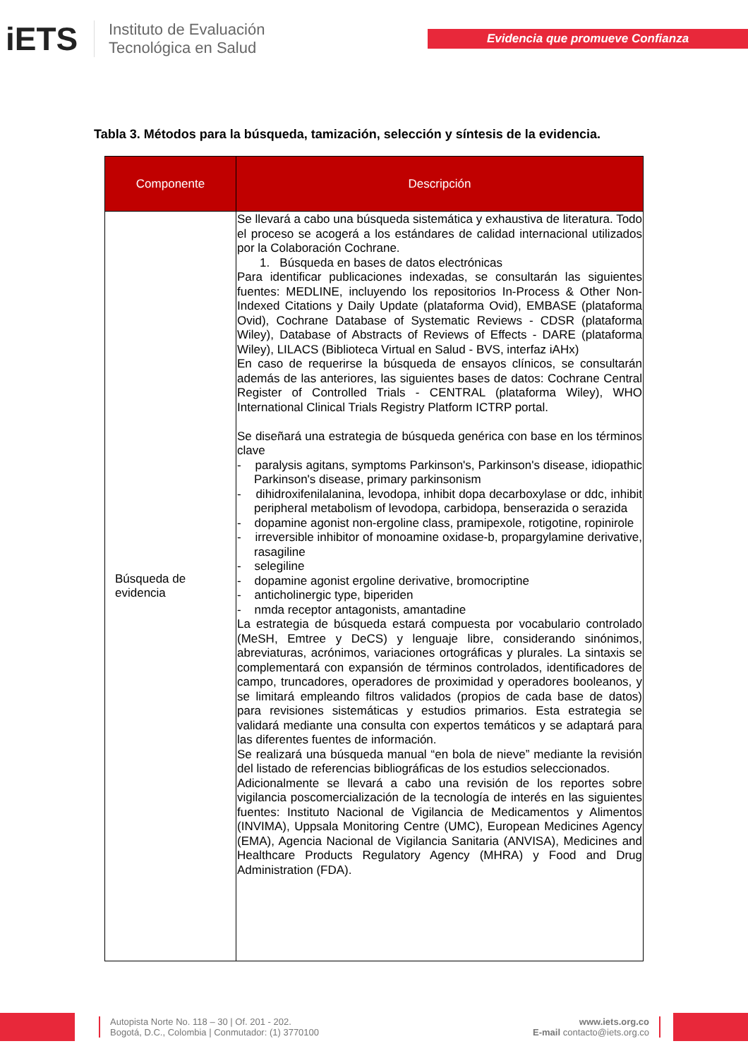iETS
Instituto de Evaluación
Tecnológica en Salud
Evidencia que promueve Confianza
Tabla 3. Métodos para la búsqueda, tamización, selección y síntesis de la evidencia.
| Componente | Descripción |
| --- | --- |
| Búsqueda de evidencia | Se llevará a cabo una búsqueda sistemática y exhaustiva de literatura. Todo el proceso se acogerá a los estándares de calidad internacional utilizados por la Colaboración Cochrane. 1. Búsqueda en bases de datos electrónicas Para identificar publicaciones indexadas, se consultarán las siguientes fuentes: MEDLINE, incluyendo los repositorios In-Process & Other Non-Indexed Citations y Daily Update (plataforma Ovid), EMBASE (plataforma Ovid), Cochrane Database of Systematic Reviews - CDSR (plataforma Wiley), Database of Abstracts of Reviews of Effects - DARE (plataforma Wiley), LILACS (Biblioteca Virtual en Salud - BVS, interfaz iAHx) En caso de requerirse la búsqueda de ensayos clínicos, se consultarán además de las anteriores, las siguientes bases de datos: Cochrane Central Register of Controlled Trials - CENTRAL (plataforma Wiley), WHO International Clinical Trials Registry Platform ICTRP portal. Se diseñará una estrategia de búsqueda genérica con base en los términos clave - paralysis agitans, symptoms Parkinson's, Parkinson's disease, idiopathic Parkinson's disease, primary parkinsonism - dihidroxifenilalanina, levodopa, inhibit dopa decarboxylase or ddc, inhibit peripheral metabolism of levodopa, carbidopa, benserazida o serazida - dopamine agonist non-ergoline class, pramipexole, rotigotine, ropinirole - irreversible inhibitor of monoamine oxidase-b, propargylamine derivative, rasagiline - selegiline - dopamine agonist ergoline derivative, bromocriptine - anticholinergic type, biperiden - nmda receptor antagonists, amantadine La estrategia de búsqueda estará compuesta por vocabulario controlado (MeSH, Emtree y DeCS) y lenguaje libre, considerando sinónimos, abreviaturas, acrónimos, variaciones ortográficas y plurales. La sintaxis se complementará con expansión de términos controlados, identificadores de campo, truncadores, operadores de proximidad y operadores booleanos, y se limitará empleando filtros validados (propios de cada base de datos) para revisiones sistemáticas y estudios primarios. Esta estrategia se validará mediante una consulta con expertos temáticos y se adaptará para las diferentes fuentes de información. Se realizará una búsqueda manual “en bola de nieve” mediante la revisión del listado de referencias bibliográficas de los estudios seleccionados. Adicionalmente se llevará a cabo una revisión de los reportes sobre vigilancia poscomercialización de la tecnología de interés en las siguientes fuentes: Instituto Nacional de Vigilancia de Medicamentos y Alimentos (INVIMA), Uppsala Monitoring Centre (UMC), European Medicines Agency (EMA), Agencia Nacional de Vigilancia Sanitaria (ANVISA), Medicines and Healthcare Products Regulatory Agency (MHRA) y Food and Drug Administration (FDA). |
Autopista Norte No. 118 – 30 | Of. 201 - 202.
Bogotá, D.C., Colombia | Conmutador: (1) 3770100
www.iets.org.co
E-mail contacto@iets.org.co